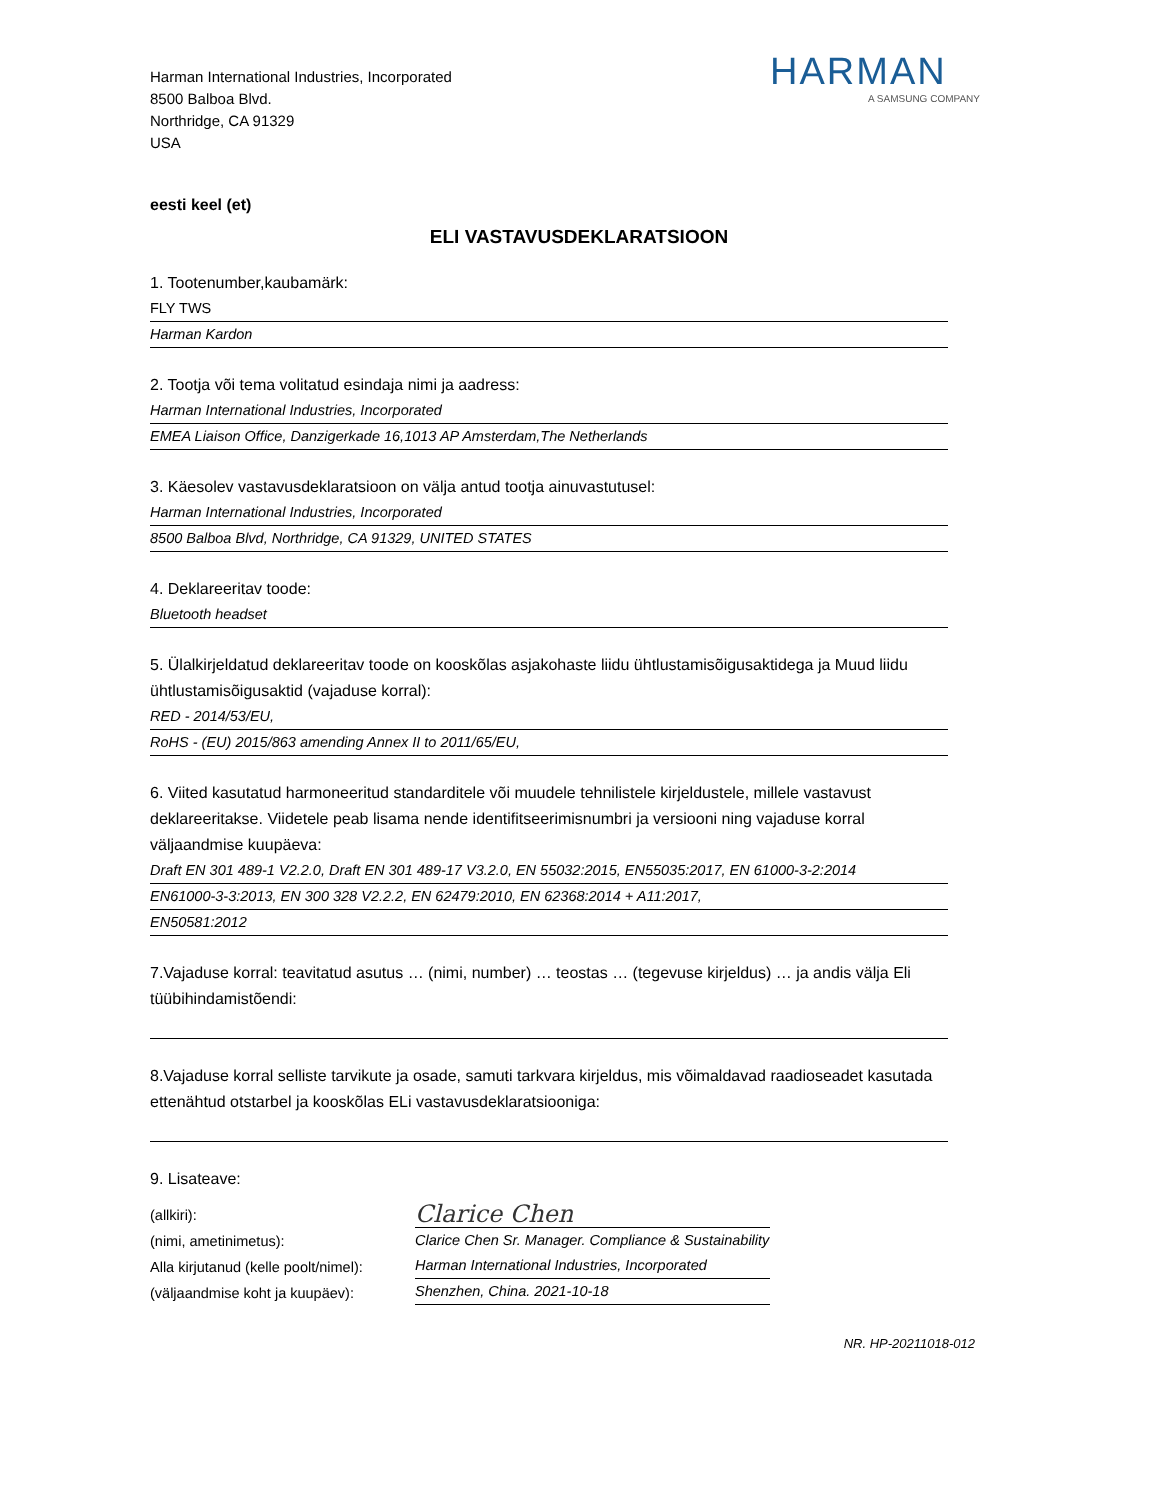Harman International Industries, Incorporated
8500 Balboa Blvd.
Northridge, CA 91329
USA
HARMAN
A SAMSUNG COMPANY
eesti keel (et)
ELI VASTAVUSDEKLARATSIOON
1. Tootenumber,kaubamärk:
FLY TWS
Harman Kardon
2. Tootja või tema volitatud esindaja nimi ja aadress:
Harman International Industries, Incorporated
EMEA Liaison Office, Danzigerkade 16,1013 AP Amsterdam,The Netherlands
3. Käesolev vastavusdeklaratsioon on välja antud tootja ainuvastutusel:
Harman International Industries, Incorporated
8500 Balboa Blvd, Northridge, CA 91329, UNITED STATES
4. Deklareeritav toode:
Bluetooth headset
5. Ülalkirjeldatud deklareeritav toode on kooskõlas asjakohaste liidu ühtlustamisõigusaktidega ja Muud liidu ühtlustamisõigusaktid (vajaduse korral):
RED - 2014/53/EU,
RoHS - (EU) 2015/863 amending Annex II to 2011/65/EU,
6. Viited kasutatud harmoneeritud standarditele või muudele tehnilistele kirjeldustele, millele vastavust deklareeritakse. Viidetele peab lisama nende identifitseerimisnumbri ja versiooni ning vajaduse korral väljaandmise kuupäeva:
Draft EN 301 489-1 V2.2.0, Draft EN 301 489-17 V3.2.0, EN 55032:2015, EN55035:2017, EN 61000-3-2:2014
EN61000-3-3:2013, EN 300 328 V2.2.2, EN 62479:2010, EN 62368:2014 + A11:2017,
EN50581:2012
7.Vajaduse korral: teavitatud asutus … (nimi, number) … teostas … (tegevuse kirjeldus) … ja andis välja Eli tüübihindamistõendi:
8.Vajaduse korral selliste tarvikute ja osade, samuti tarkvara kirjeldus, mis võimaldavad raadioseadet kasutada ettenähtud otstarbel ja kooskõlas ELi vastavusdeklaratsiooniga:
9. Lisateave:
(allkiri):
(nimi, ametinimetus):
Alla kirjutanud (kelle poolt/nimel):
(väljaandmise koht ja kuupäev):
Clarice Chen
Clarice Chen Sr. Manager. Compliance & Sustainability
Harman International Industries, Incorporated
Shenzhen, China. 2021-10-18
NR. HP-20211018-012